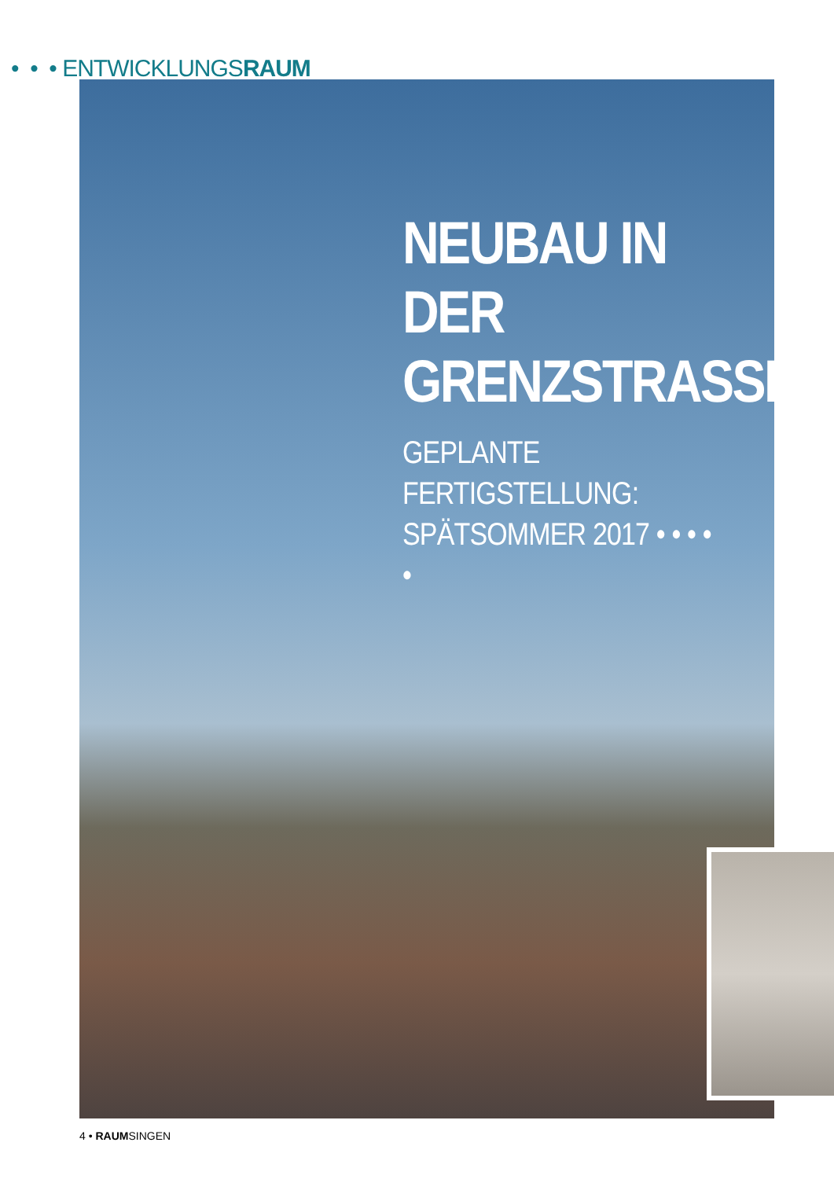• • • ENTWICKLUNGSRAUM
NEUBAU IN DER GRENZSTRASSE
GEPLANTE FERTIGSTELLUNG: SPÄTSOMMER 2017 • • • • •
4 • RAUMSINGEN